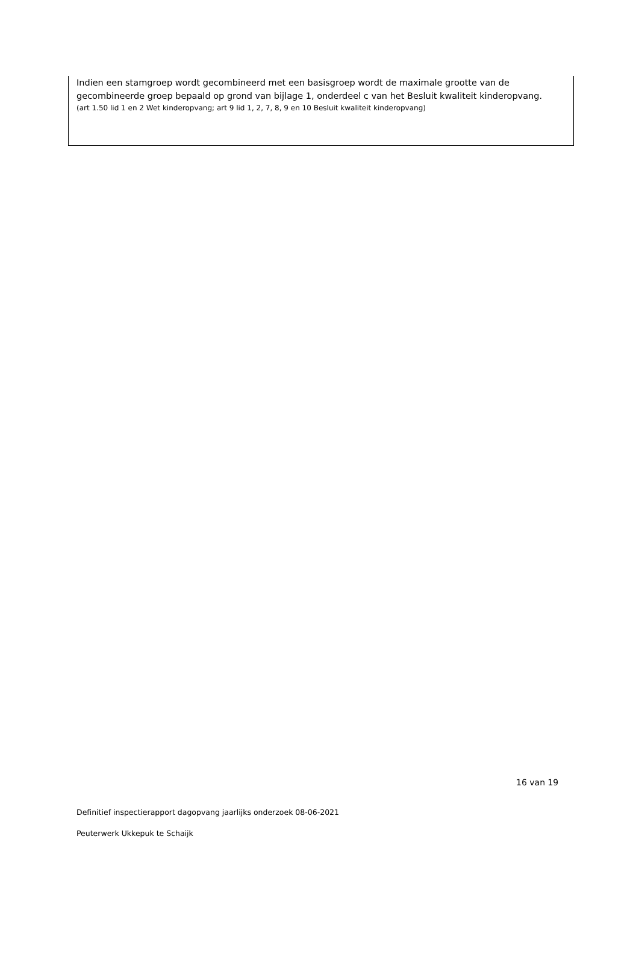Indien een stamgroep wordt gecombineerd met een basisgroep wordt de maximale grootte van de gecombineerde groep bepaald op grond van bijlage 1, onderdeel c van het Besluit kwaliteit kinderopvang.
(art 1.50 lid 1 en 2 Wet kinderopvang; art 9 lid 1, 2, 7, 8, 9 en 10 Besluit kwaliteit kinderopvang)
16 van 19
Definitief inspectierapport dagopvang jaarlijks onderzoek 08-06-2021
Peuterwerk Ukkepuk te Schaijk